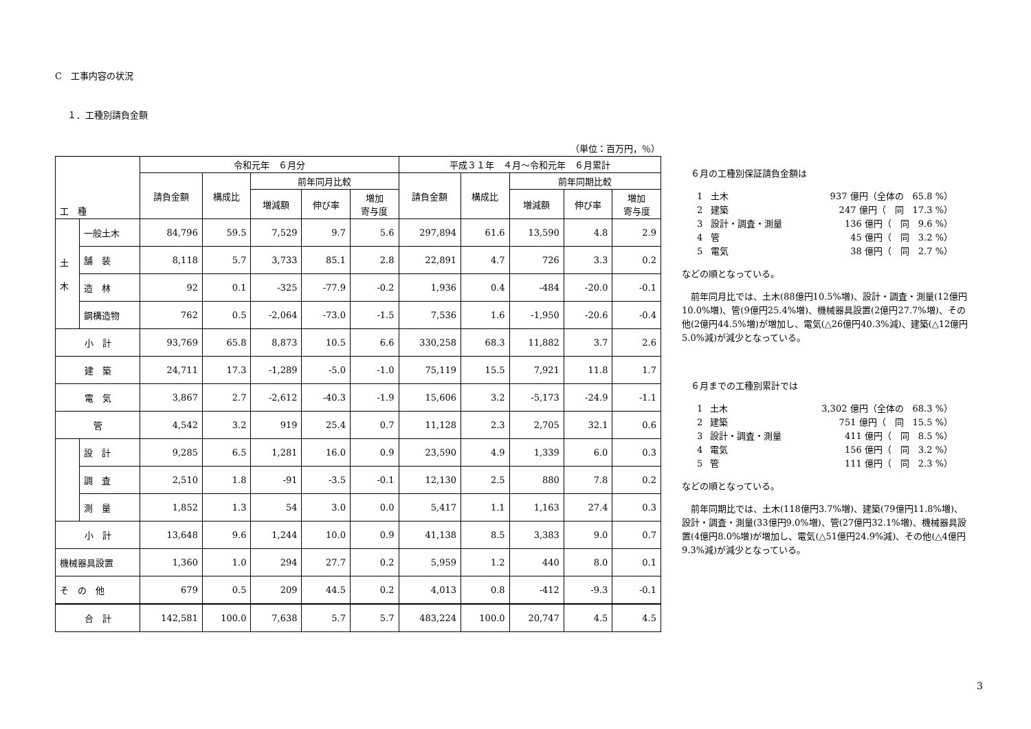C　工事内容の状況
１．工種別請負金額
（単位：百万円，％）
| 工 種 | | 令和元年 ６月分 | | | | | 平成３１年 ４月～令和元年 ６月累計 | | | | |
| --- | --- | --- | --- | --- | --- | --- | --- | --- | --- | --- | --- |
| | | 請負金額 | 構成比 | 前年同月比較 | | | 請負金額 | 構成比 | 前年同期比較 | | |
| | | | | 増減額 | 伸び率 | 増加 寄与度 | | | 増減額 | 伸び率 | 増加 寄与度 |
| 土 木 | 一般土木 | 84,796 | 59.5 | 7,529 | 9.7 | 5.6 | 297,894 | 61.6 | 13,590 | 4.8 | 2.9 |
| | 舗 装 | 8,118 | 5.7 | 3,733 | 85.1 | 2.8 | 22,891 | 4.7 | 726 | 3.3 | 0.2 |
| | 造 林 | 92 | 0.1 | -325 | -77.9 | -0.2 | 1,936 | 0.4 | -484 | -20.0 | -0.1 |
| | 鋼構造物 | 762 | 0.5 | -2,064 | -73.0 | -1.5 | 7,536 | 1.6 | -1,950 | -20.6 | -0.4 |
| 小 計 | | 93,769 | 65.8 | 8,873 | 10.5 | 6.6 | 330,258 | 68.3 | 11,882 | 3.7 | 2.6 |
| 建 築 | | 24,711 | 17.3 | -1,289 | -5.0 | -1.0 | 75,119 | 15.5 | 7,921 | 11.8 | 1.7 |
| 電 気 | | 3,867 | 2.7 | -2,612 | -40.3 | -1.9 | 15,606 | 3.2 | -5,173 | -24.9 | -1.1 |
| 管 | | 4,542 | 3.2 | 919 | 25.4 | 0.7 | 11,128 | 2.3 | 2,705 | 32.1 | 0.6 |
| | 設 計 | 9,285 | 6.5 | 1,281 | 16.0 | 0.9 | 23,590 | 4.9 | 1,339 | 6.0 | 0.3 |
| | 調 査 | 2,510 | 1.8 | -91 | -3.5 | -0.1 | 12,130 | 2.5 | 880 | 7.8 | 0.2 |
| | 測 量 | 1,852 | 1.3 | 54 | 3.0 | 0.0 | 5,417 | 1.1 | 1,163 | 27.4 | 0.3 |
| 小 計 | | 13,648 | 9.6 | 1,244 | 10.0 | 0.9 | 41,138 | 8.5 | 3,383 | 9.0 | 0.7 |
| 機械器具設置 | | 1,360 | 1.0 | 294 | 27.7 | 0.2 | 5,959 | 1.2 | 440 | 8.0 | 0.1 |
| そ の 他 | | 679 | 0.5 | 209 | 44.5 | 0.2 | 4,013 | 0.8 | -412 | -9.3 | -0.1 |
| 合 計 | | 142,581 | 100.0 | 7,638 | 5.7 | 5.7 | 483,224 | 100.0 | 20,747 | 4.5 | 4.5 |
　６月の工種別保証請負金額は
| 1 | 土木 | 937 億円（全体の 65.8 %） |
| 2 | 建築 | 247 億円（ 同 17.3 %） |
| 3 | 設計・調査・測量 | 136 億円（ 同 9.6 %） |
| 4 | 管 | 45 億円（ 同 3.2 %） |
| 5 | 電気 | 38 億円（ 同 2.7 %） |
などの順となっている。
　前年同月比では、土木(88億円10.5%増)、設計・調査・測量(12億円10.0%増)、管(9億円25.4%増)、機械器具設置(2億円27.7%増)、その他(2億円44.5%増)が増加し、電気(△26億円40.3%減)、建築(△12億円5.0%減)が減少となっている。
　６月までの工種別累計では
| 1 | 土木 | 3,302 億円（全体の 68.3 %） |
| 2 | 建築 | 751 億円（ 同 15.5 %） |
| 3 | 設計・調査・測量 | 411 億円（ 同 8.5 %） |
| 4 | 電気 | 156 億円（ 同 3.2 %） |
| 5 | 管 | 111 億円（ 同 2.3 %） |
などの順となっている。
　前年同期比では、土木(118億円3.7%増)、建築(79億円11.8%増)、設計・調査・測量(33億円9.0%増)、管(27億円32.1%増)、機械器具設置(4億円8.0%増)が増加し、電気(△51億円24.9%減)、その他(△4億円9.3%減)が減少となっている。
3